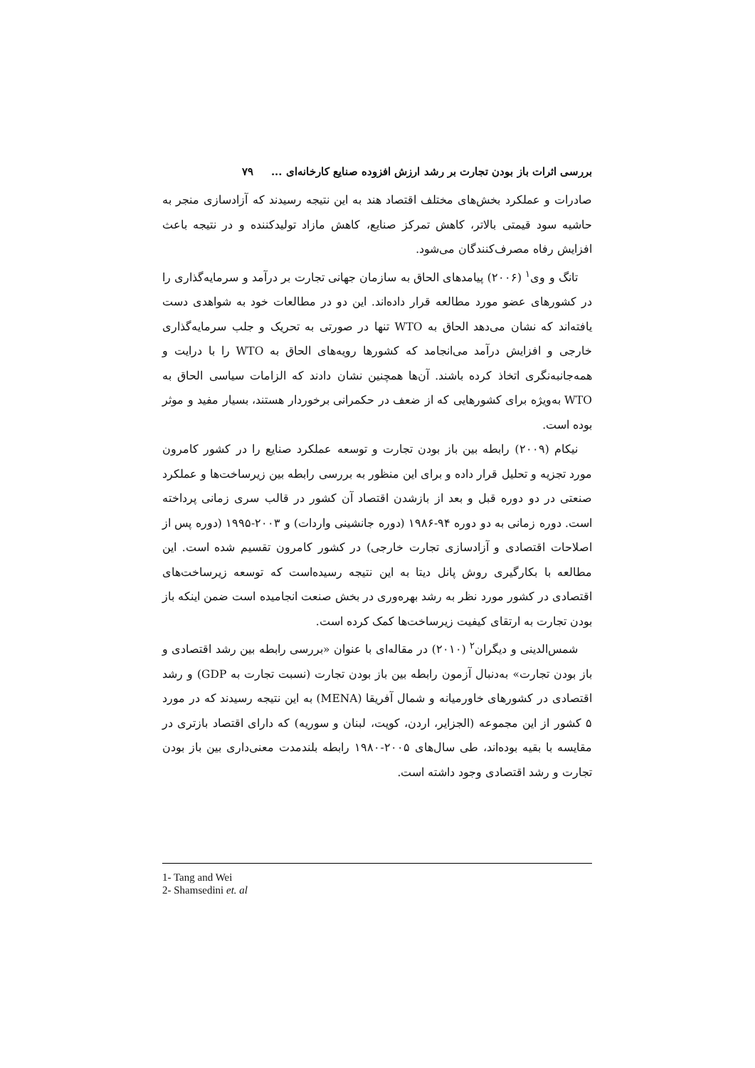بررسی اثرات باز بودن تجارت بر رشد ارزش افزوده صنایع کارخانه‌ای ... ۷۹
صادرات و عملکرد بخش‌های مختلف اقتصاد هند به این نتیجه رسیدند که آزادسازی منجر به حاشیه سود قیمتی بالاتر، کاهش تمرکز صنایع، کاهش مازاد تولیدکننده و در نتیجه باعث افزایش رفاه مصرف‌کنندگان می‌شود.
تانگ و وی<sup>۱</sup> (۲۰۰۶) پیامدهای الحاق به سازمان جهانی تجارت بر درآمد و سرمایه‌گذاری را در کشورهای عضو مورد مطالعه قرار داده‌اند. این دو در مطالعات خود به شواهدی دست یافته‌اند که نشان می‌دهد الحاق به WTO تنها در صورتی به تحریک و جلب سرمایه‌گذاری خارجی و افزایش درآمد می‌انجامد که کشورها رویه‌های الحاق به WTO را با درایت و همه‌جانبه‌نگری اتخاذ کرده باشند. آن‌ها همچنین نشان دادند که الزامات سیاسی الحاق به WTO به‌ویژه برای کشورهایی که از ضعف در حکمرانی برخوردار هستند، بسیار مفید و موثر بوده است.
نیکام (۲۰۰۹) رابطه بین باز بودن تجارت و توسعه عملکرد صنایع را در کشور کامرون مورد تجزیه و تحلیل قرار داده و برای این منظور به بررسی رابطه بین زیرساخت‌ها و عملکرد صنعتی در دو دوره قبل و بعد از بازشدن اقتصاد آن کشور در قالب سری زمانی پرداخته است. دوره زمانی به دو دوره ۹۴-۱۹۸۶ (دوره جانشینی واردات) و ۲۰۰۳-۱۹۹۵ (دوره پس از اصلاحات اقتصادی و آزادسازی تجارت خارجی) در کشور کامرون تقسیم شده است. این مطالعه با بکارگیری روش پانل دیتا به این نتیجه رسیده‌است که توسعه زیرساخت‌های اقتصادی در کشور مورد نظر به رشد بهره‌وری در بخش صنعت انجامیده است ضمن اینکه باز بودن تجارت به ارتقای کیفیت زیرساخت‌ها کمک کرده است.
شمس‌الدینی و دیگران<sup>۲</sup> (۲۰۱۰) در مقاله‌ای با عنوان «بررسی رابطه بین رشد اقتصادی و باز بودن تجارت» به‌دنبال آزمون رابطه بین باز بودن تجارت (نسبت تجارت به GDP) و رشد اقتصادی در کشورهای خاورمیانه و شمال آفریقا (MENA) به این نتیجه رسیدند که در مورد ۵ کشور از این مجموعه (الجزایر، اردن، کویت، لبنان و سوریه) که دارای اقتصاد بازتری در مقایسه با بقیه بوده‌اند، طی سال‌های ۲۰۰۵-۱۹۸۰ رابطه بلندمدت معنی‌داری بین باز بودن تجارت و رشد اقتصادی وجود داشته است.
1- Tang and Wei
2- Shamsedini et. al